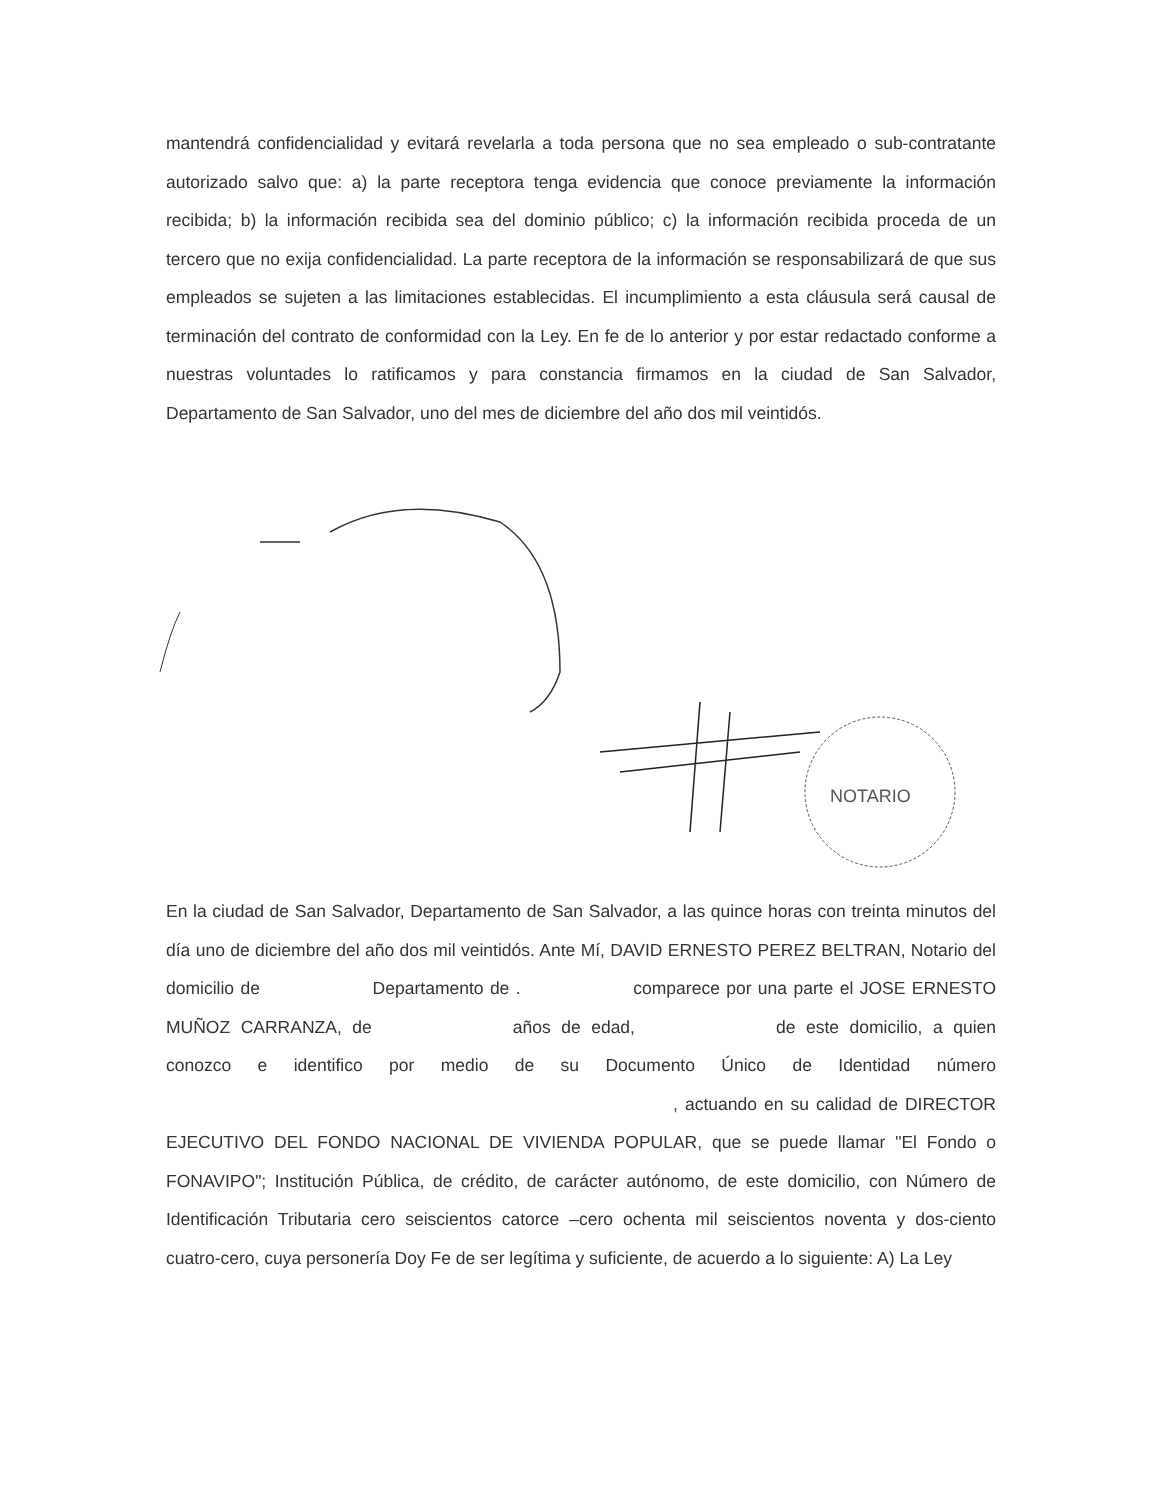mantendrá confidencialidad y evitará revelarla a toda persona que no sea empleado o sub-contratante autorizado salvo que: a) la parte receptora tenga evidencia que conoce previamente la información recibida; b) la información recibida sea del dominio público; c) la información recibida proceda de un tercero que no exija confidencialidad. La parte receptora de la información se responsabilizará de que sus empleados se sujeten a las limitaciones establecidas. El incumplimiento a esta cláusula será causal de terminación del contrato de conformidad con la Ley. En fe de lo anterior y por estar redactado conforme a nuestras voluntades lo ratificamos y para constancia firmamos en la ciudad de San Salvador, Departamento de San Salvador, uno del mes de diciembre del año dos mil veintidós.
NOTARIO
En la ciudad de San Salvador, Departamento de San Salvador, a las quince horas con treinta minutos del día uno de diciembre del año dos mil veintidós. Ante Mí, DAVID ERNESTO PEREZ BELTRAN, Notario del domicilio de Departamento de . comparece por una parte el JOSE ERNESTO MUÑOZ CARRANZA, de años de edad, de este domicilio, a quien conozco e identifico por medio de su Documento Único de Identidad número , actuando en su calidad de DIRECTOR EJECUTIVO DEL FONDO NACIONAL DE VIVIENDA POPULAR, que se puede llamar "El Fondo o FONAVIPO"; Institución Pública, de crédito, de carácter autónomo, de este domicilio, con Número de Identificación Tributaria cero seiscientos catorce –cero ochenta mil seiscientos noventa y dos-ciento cuatro-cero, cuya personería Doy Fe de ser legítima y suficiente, de acuerdo a lo siguiente: A) La Ley